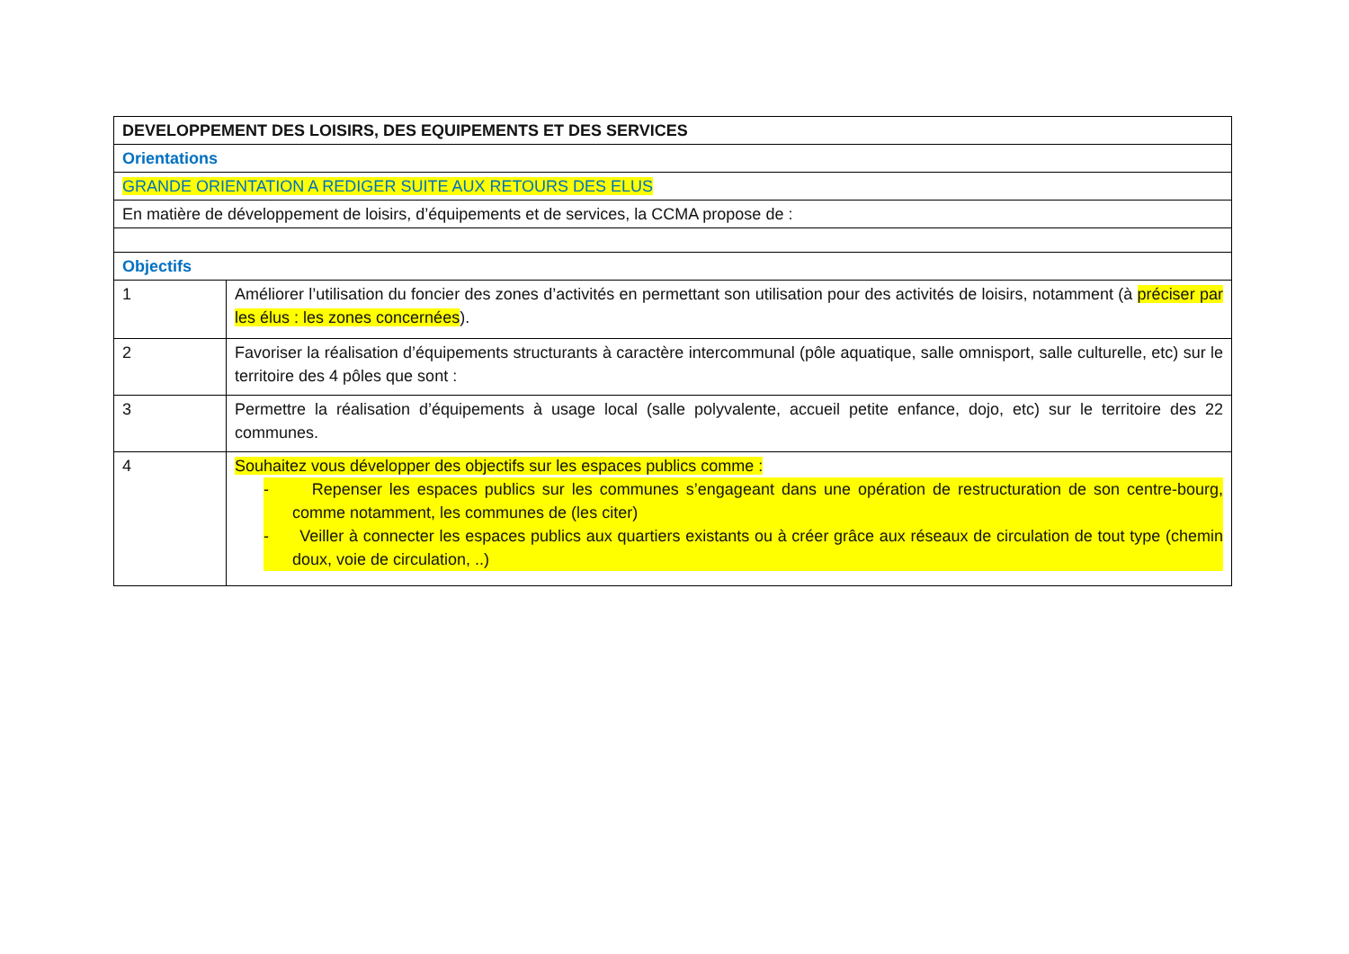| DEVELOPPEMENT DES LOISIRS, DES EQUIPEMENTS ET DES SERVICES | |
| Orientations | |
| GRANDE ORIENTATION A REDIGER SUITE AUX RETOURS DES ELUS | |
| En matière de développement de loisirs, d’équipements et de services, la CCMA propose de : | |
| Objectifs | |
| 1 | Améliorer l’utilisation du foncier des zones d’activités en permettant son utilisation pour des activités de loisirs, notamment (à préciser par les élus : les zones concernées ). |
| 2 | Favoriser la réalisation d’équipements structurants à caractère intercommunal (pôle aquatique, salle omnisport, salle culturelle, etc) sur le territoire des 4 pôles que sont : |
| 3 | Permettre la réalisation d’équipements à usage local (salle polyvalente, accueil petite enfance, dojo, etc) sur le territoire des 22 communes. |
| 4 | Souhaitez vous développer des objectifs sur les espaces publics comme : - Repenser les espaces publics sur les communes s’engageant dans une opération de restructuration de son centre-bourg, comme notamment, les communes de (les citer) - Veiller à connecter les espaces publics aux quartiers existants ou à créer grâce aux réseaux de circulation de tout type (chemin doux, voie de circulation, ..) |